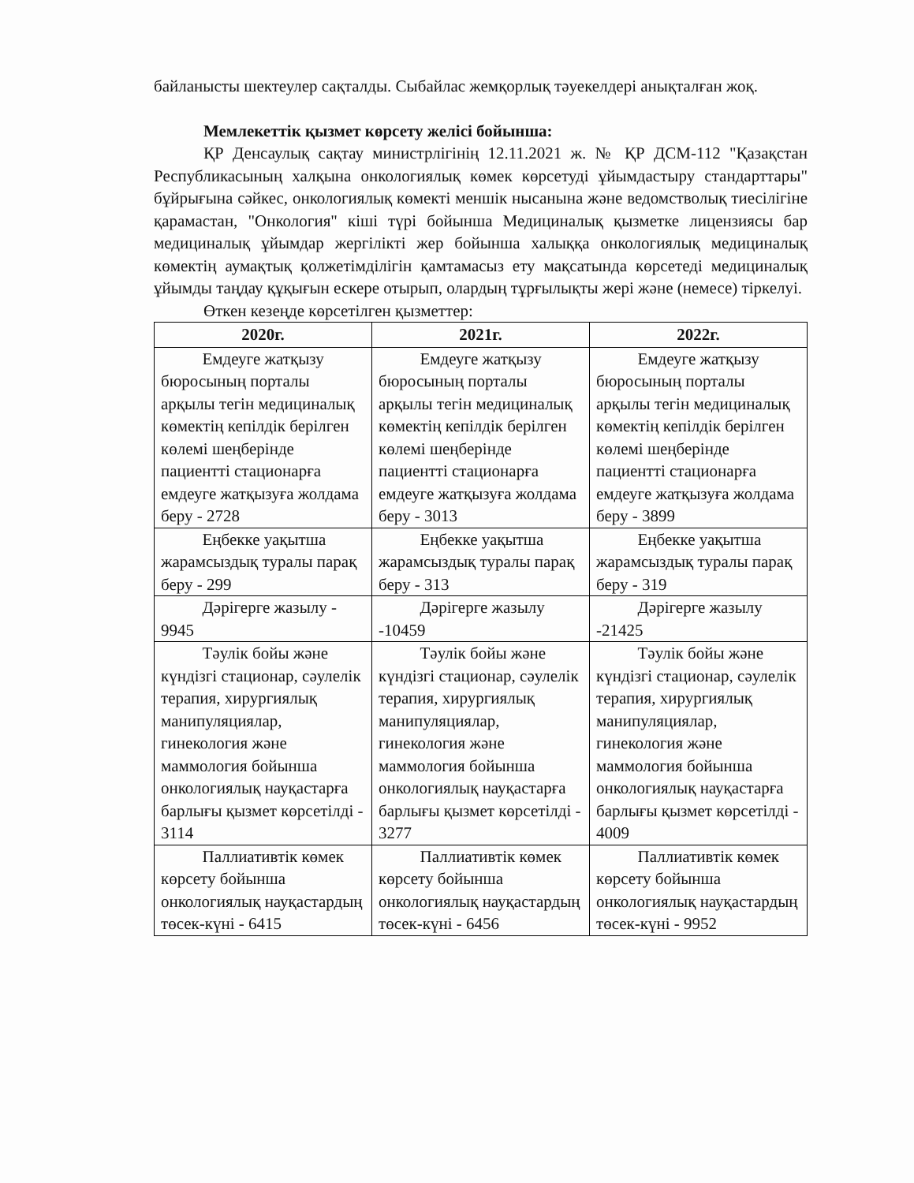байланысты шектеулер сақталды. Сыбайлас жемқорлық тәуекелдері анықталған жоқ.
Мемлекеттік қызмет көрсету желісі бойынша:
ҚР Денсаулық сақтау министрлігінің 12.11.2021 ж. № ҚР ДСМ-112 "Қазақстан Республикасының халқына онкологиялық көмек көрсетуді ұйымдастыру стандарттары" бұйрығына сәйкес, онкологиялық көмекті меншік нысанына және ведомстволық тиесілігіне қарамастан, "Онкология" кіші түрі бойынша Медициналық қызметке лицензиясы бар медициналық ұйымдар жергілікті жер бойынша халыққа онкологиялық медициналық көмектің аумақтық қолжетімділігін қамтамасыз ету мақсатында көрсетеді медициналық ұйымды таңдау құқығын ескере отырып, олардың тұрғылықты жері және (немесе) тіркелуі.
Өткен кезеңде көрсетілген қызметтер:
| 2020г. | 2021г. | 2022г. |
| --- | --- | --- |
| Емдеуге жатқызу бюросының порталы арқылы тегін медициналық көмектің кепілдік берілген көлемі шеңберінде пациентті стационарға емдеуге жатқызуға жолдама беру - 2728 | Емдеуге жатқызу бюросының порталы арқылы тегін медициналық көмектің кепілдік берілген көлемі шеңберінде пациентті стационарға емдеуге жатқызуға жолдама беру - 3013 | Емдеуге жатқызу бюросының порталы арқылы тегін медициналық көмектің кепілдік берілген көлемі шеңберінде пациентті стационарға емдеуге жатқызуға жолдама беру - 3899 |
| Еңбекке уақытша жарамсыздық туралы парақ беру - 299 | Еңбекке уақытша жарамсыздық туралы парақ беру - 313 | Еңбекке уақытша жарамсыздық туралы парақ беру - 319 |
| Дәрігерге жазылу - 9945 | Дәрігерге жазылу -10459 | Дәрігерге жазылу -21425 |
| Тәулік бойы және күндізгі стационар, сәулелік терапия, хирургиялық манипуляциялар, гинекология және маммология бойынша онкологиялық науқастарға барлығы қызмет көрсетілді - 3114 | Тәулік бойы және күндізгі стационар, сәулелік терапия, хирургиялық манипуляциялар, гинекология және маммология бойынша онкологиялық науқастарға барлығы қызмет көрсетілді - 3277 | Тәулік бойы және күндізгі стационар, сәулелік терапия, хирургиялық манипуляциялар, гинекология және маммология бойынша онкологиялық науқастарға барлығы қызмет көрсетілді - 4009 |
| Паллиативтік көмек көрсету бойынша онкологиялық науқастардың төсек-күні - 6415 | Паллиативтік көмек көрсету бойынша онкологиялық науқастардың төсек-күні - 6456 | Паллиативтік көмек көрсету бойынша онкологиялық науқастардың төсек-күні - 9952 |